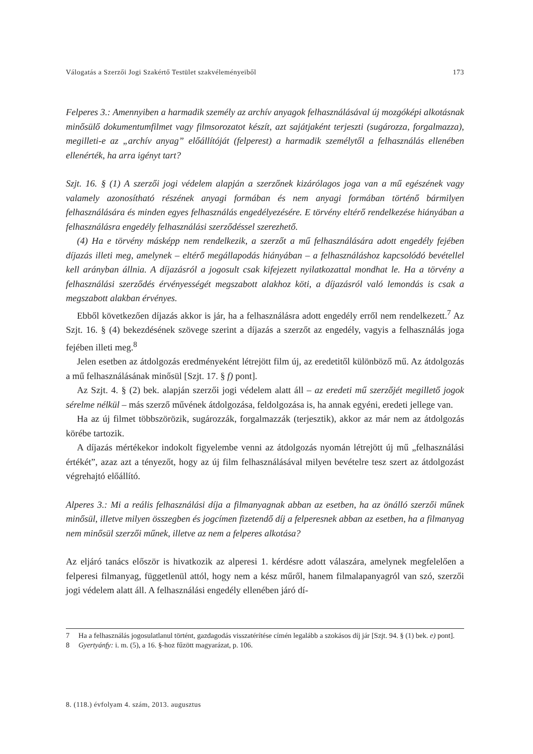Válogatás a Szerzői Jogi Szakértő Testület szakvéleményeiből 173
Felperes 3.: Amennyiben a harmadik személy az archív anyagok felhasználásával új mozgóképi alkotásnak minősülő dokumentumfilmet vagy filmsorozatot készít, azt sajátjaként terjeszti (sugározza, forgalmazza), megilleti-e az „archív anyag” előállítóját (felperest) a harmadik személytől a felhasználás ellenében ellenérték, ha arra igényt tart?
Szjt. 16. § (1) A szerzői jogi védelem alapján a szerzőnek kizárólagos joga van a mű egészének vagy valamely azonosítható részének anyagi formában és nem anyagi formában történő bármilyen felhasználására és minden egyes felhasználás engedélyezésére. E törvény eltérő rendelkezése hiányában a felhasználásra engedély felhasználási szerződéssel szerezhető.
(4) Ha e törvény másképp nem rendelkezik, a szerzőt a mű felhasználására adott engedély fejében díjazás illeti meg, amelynek – eltérő megállapodás hiányában – a felhasználáshoz kapcsolódó bevétellel kell arányban állnia. A díjazásról a jogosult csak kifejezett nyilatkozattal mondhat le. Ha a törvény a felhasználási szerződés érvényességét megszabott alakhoz köti, a díjazásról való lemondás is csak a megszabott alakban érvényes.
Ebből következően díjazás akkor is jár, ha a felhasználásra adott engedély erről nem rendelkezett.<sup>7</sup> Az Szjt. 16. § (4) bekezdésének szövege szerint a díjazás a szerzőt az engedély, vagyis a felhasználás joga fejében illeti meg.<sup>8</sup>
Jelen esetben az átdolgozás eredményeként létrejött film új, az eredetitől különböző mű. Az átdolgozás a mű felhasználásának minősül [Szjt. 17. § f) pont].
Az Szjt. 4. § (2) bek. alapján szerzői jogi védelem alatt áll – az eredeti mű szerzőjét megillető jogok sérelme nélkül – más szerző művének átdolgozása, feldolgozása is, ha annak egyéni, eredeti jellege van.
Ha az új filmet többszörözik, sugározzák, forgalmazzák (terjesztik), akkor az már nem az átdolgozás körébe tartozik.
A díjazás mértékekor indokolt figyelembe venni az átdolgozás nyomán létrejött új mű „felhasználási értékét”, azaz azt a tényezőt, hogy az új film felhasználásával milyen bevételre tesz szert az átdolgozást végrehajtó előállító.
Alperes 3.: Mi a reális felhasználási díja a filmanyagnak abban az esetben, ha az önálló szerzői műnek minősül, illetve milyen összegben és jogcímen fizetendő díj a felperesnek abban az esetben, ha a filmanyag nem minősül szerzői műnek, illetve az nem a felperes alkotása?
Az eljáró tanács először is hivatkozik az alperesi 1. kérdésre adott válaszára, amelynek megfelelően a felperesi filmanyag, függetlenül attól, hogy nem a kész műről, hanem filmalapanyagról van szó, szerzői jogi védelem alatt áll. A felhasználási engedély ellenében járó dí-
7 Ha a felhasználás jogosulatlanul történt, gazdagodás visszatérítése címén legalább a szokásos díj jár [Szjt. 94. § (1) bek. e) pont].
8 Gyertyánfy: i. m. (5), a 16. §-hoz fűzött magyarázat, p. 106.
8. (118.) évfolyam 4. szám, 2013. augusztus